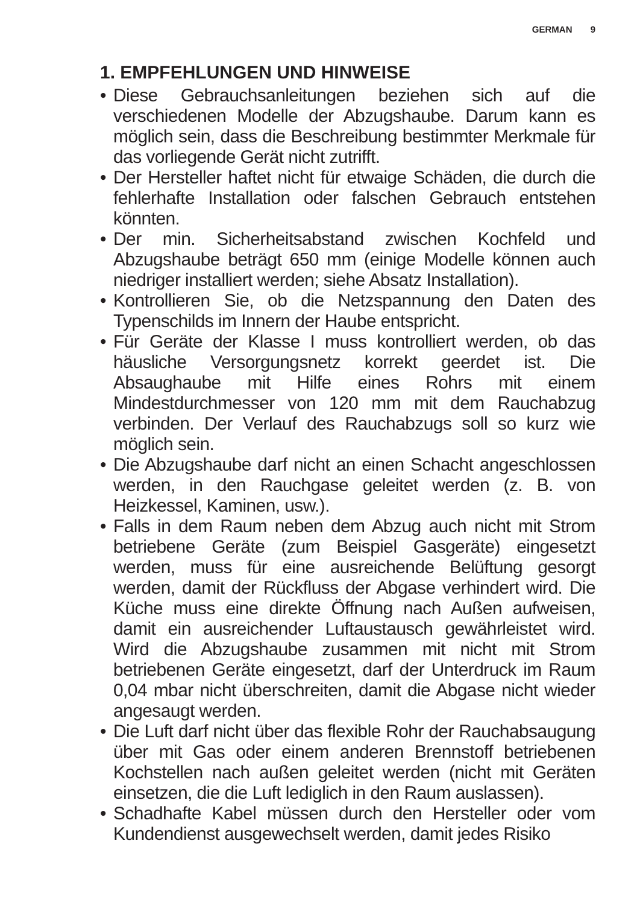GERMAN 9
1. EMPFEHLUNGEN UND HINWEISE
• Diese Gebrauchsanleitungen beziehen sich auf die verschiedenen Modelle der Abzugshaube. Darum kann es möglich sein, dass die Beschreibung bestimmter Merkmale für das vorliegende Gerät nicht zutrifft.
• Der Hersteller haftet nicht für etwaige Schäden, die durch die fehlerhafte Installation oder falschen Gebrauch entstehen könnten.
• Der min. Sicherheitsabstand zwischen Kochfeld und Abzugshaube beträgt 650 mm (einige Modelle können auch niedriger installiert werden; siehe Absatz Installation).
• Kontrollieren Sie, ob die Netzspannung den Daten des Typenschilds im Innern der Haube entspricht.
• Für Geräte der Klasse I muss kontrolliert werden, ob das häusliche Versorgungsnetz korrekt geerdet ist. Die Absaughaube mit Hilfe eines Rohrs mit einem Mindestdurchmesser von 120 mm mit dem Rauchabzug verbinden. Der Verlauf des Rauchabzugs soll so kurz wie möglich sein.
• Die Abzugshaube darf nicht an einen Schacht angeschlossen werden, in den Rauchgase geleitet werden (z. B. von Heizkessel, Kaminen, usw.).
• Falls in dem Raum neben dem Abzug auch nicht mit Strom betriebene Geräte (zum Beispiel Gasgeräte) eingesetzt werden, muss für eine ausreichende Belüftung gesorgt werden, damit der Rückfluss der Abgase verhindert wird. Die Küche muss eine direkte Öffnung nach Außen aufweisen, damit ein ausreichender Luftaustausch gewährleistet wird. Wird die Abzugshaube zusammen mit nicht mit Strom betriebenen Geräte eingesetzt, darf der Unterdruck im Raum 0,04 mbar nicht überschreiten, damit die Abgase nicht wieder angesaugt werden.
• Die Luft darf nicht über das flexible Rohr der Rauchabsaugung über mit Gas oder einem anderen Brennstoff betriebenen Kochstellen nach außen geleitet werden (nicht mit Geräten einsetzen, die die Luft lediglich in den Raum auslassen).
• Schadhafte Kabel müssen durch den Hersteller oder vom Kundendienst ausgewechselt werden, damit jedes Risiko